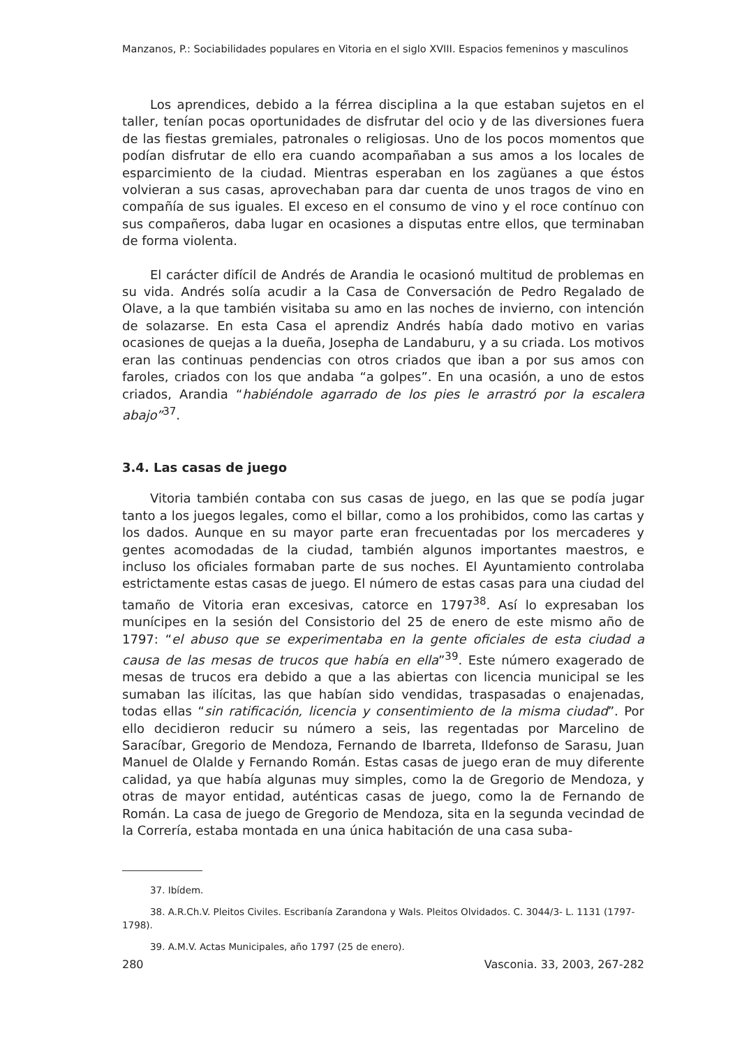Manzanos, P.: Sociabilidades populares en Vitoria en el siglo XVIII. Espacios femeninos y masculinos
Los aprendices, debido a la férrea disciplina a la que estaban sujetos en el taller, tenían pocas oportunidades de disfrutar del ocio y de las diversiones fuera de las fiestas gremiales, patronales o religiosas. Uno de los pocos momentos que podían disfrutar de ello era cuando acompañaban a sus amos a los locales de esparcimiento de la ciudad. Mientras esperaban en los zagüanes a que éstos volvieran a sus casas, aprovechaban para dar cuenta de unos tragos de vino en compañía de sus iguales. El exceso en el consumo de vino y el roce contínuo con sus compañeros, daba lugar en ocasiones a disputas entre ellos, que terminaban de forma violenta.
El carácter difícil de Andrés de Arandia le ocasionó multitud de problemas en su vida. Andrés solía acudir a la Casa de Conversación de Pedro Regalado de Olave, a la que también visitaba su amo en las noches de invierno, con intención de solazarse. En esta Casa el aprendiz Andrés había dado motivo en varias ocasiones de quejas a la dueña, Josepha de Landaburu, y a su criada. Los motivos eran las continuas pendencias con otros criados que iban a por sus amos con faroles, criados con los que andaba “a golpes”. En una ocasión, a uno de estos criados, Arandia “habiéndole agarrado de los pies le arrastró por la escalera abajo”<sup>37</sup>.
3.4. Las casas de juego
Vitoria también contaba con sus casas de juego, en las que se podía jugar tanto a los juegos legales, como el billar, como a los prohibidos, como las cartas y los dados. Aunque en su mayor parte eran frecuentadas por los mercaderes y gentes acomodadas de la ciudad, también algunos importantes maestros, e incluso los oficiales formaban parte de sus noches. El Ayuntamiento controlaba estrictamente estas casas de juego. El número de estas casas para una ciudad del tamaño de Vitoria eran excesivas, catorce en 1797<sup>38</sup>. Así lo expresaban los munícipes en la sesión del Consistorio del 25 de enero de este mismo año de 1797: “el abuso que se experimentaba en la gente oficiales de esta ciudad a causa de las mesas de trucos que había en ella”<sup>39</sup>. Este número exagerado de mesas de trucos era debido a que a las abiertas con licencia municipal se les sumaban las ilícitas, las que habían sido vendidas, traspasadas o enajenadas, todas ellas “sin ratificación, licencia y consentimiento de la misma ciudad”. Por ello decidieron reducir su número a seis, las regentadas por Marcelino de Saracíbar, Gregorio de Mendoza, Fernando de Ibarreta, Ildefonso de Sarasu, Juan Manuel de Olalde y Fernando Román. Estas casas de juego eran de muy diferente calidad, ya que había algunas muy simples, como la de Gregorio de Mendoza, y otras de mayor entidad, auténticas casas de juego, como la de Fernando de Román. La casa de juego de Gregorio de Mendoza, sita en la segunda vecindad de la Correría, estaba montada en una única habitación de una casa suba-
37. Ibídem.
38. A.R.Ch.V. Pleitos Civiles. Escribanía Zarandona y Wals. Pleitos Olvidados. C. 3044/3- L. 1131 (1797-1798).
39. A.M.V. Actas Municipales, año 1797 (25 de enero).
280 Vasconia. 33, 2003, 267-282